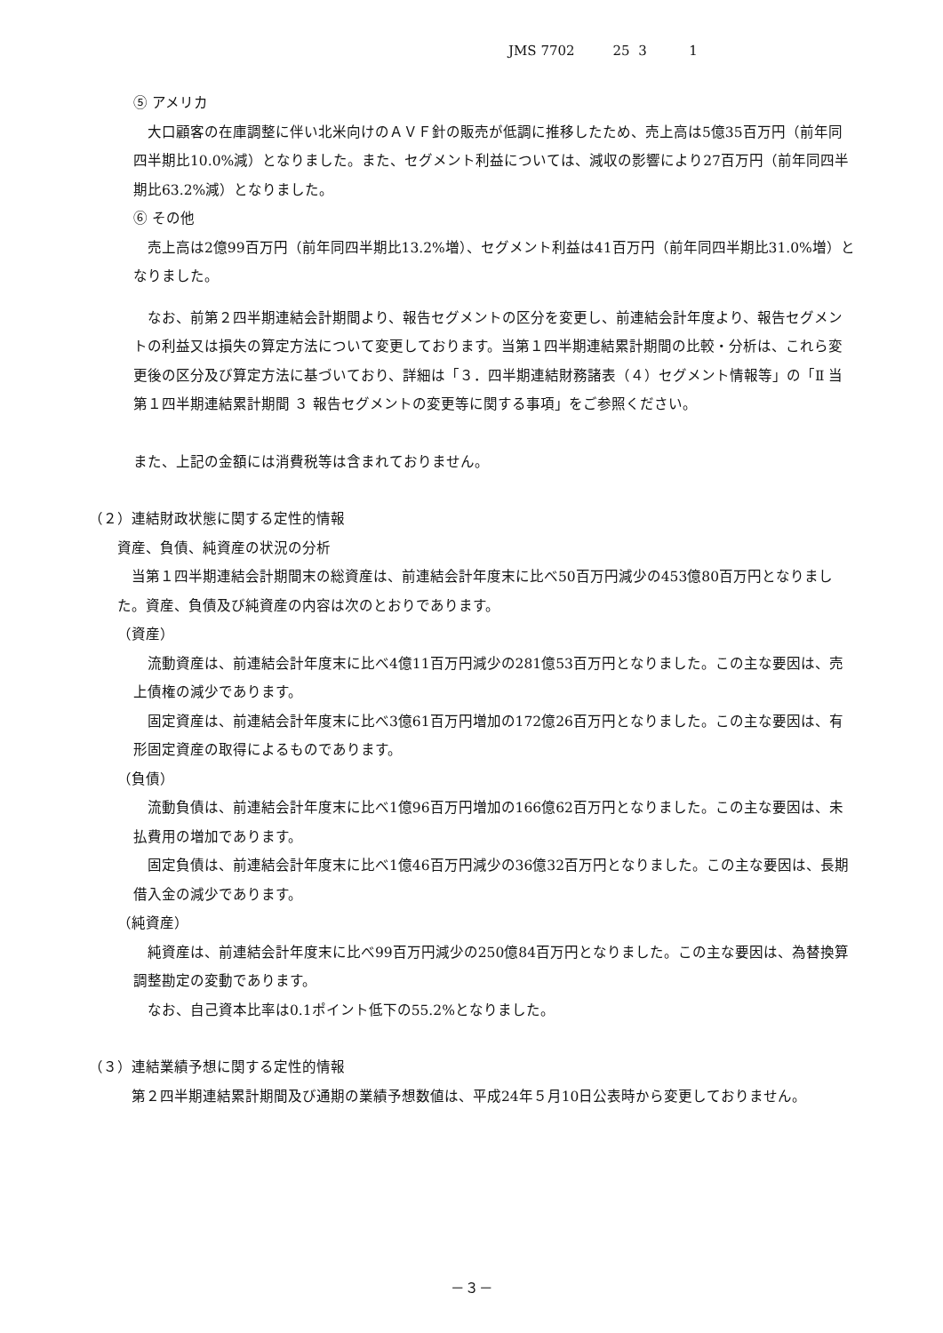JMS 7702 25 3 1
⑤ アメリカ
大口顧客の在庫調整に伴い北米向けのＡＶＦ針の販売が低調に推移したため、売上高は5億35百万円（前年同四半期比10.0%減）となりました。また、セグメント利益については、減収の影響により27百万円（前年同四半期比63.2%減）となりました。
⑥ その他
売上高は2億99百万円（前年同四半期比13.2%増）、セグメント利益は41百万円（前年同四半期比31.0%増）となりました。
なお、前第２四半期連結会計期間より、報告セグメントの区分を変更し、前連結会計年度より、報告セグメントの利益又は損失の算定方法について変更しております。当第１四半期連結累計期間の比較・分析は、これら変更後の区分及び算定方法に基づいており、詳細は「３．四半期連結財務諸表（４）セグメント情報等」の「Ⅱ 当第１四半期連結累計期間 ３ 報告セグメントの変更等に関する事項」をご参照ください。
また、上記の金額には消費税等は含まれておりません。
（２）連結財政状態に関する定性的情報
資産、負債、純資産の状況の分析
当第１四半期連結会計期間末の総資産は、前連結会計年度末に比べ50百万円減少の453億80百万円となりました。資産、負債及び純資産の内容は次のとおりであります。
（資産）
流動資産は、前連結会計年度末に比べ4億11百万円減少の281億53百万円となりました。この主な要因は、売上債権の減少であります。
固定資産は、前連結会計年度末に比べ3億61百万円増加の172億26百万円となりました。この主な要因は、有形固定資産の取得によるものであります。
（負債）
流動負債は、前連結会計年度末に比べ1億96百万円増加の166億62百万円となりました。この主な要因は、未払費用の増加であります。
固定負債は、前連結会計年度末に比べ1億46百万円減少の36億32百万円となりました。この主な要因は、長期借入金の減少であります。
（純資産）
純資産は、前連結会計年度末に比べ99百万円減少の250億84百万円となりました。この主な要因は、為替換算調整勘定の変動であります。
なお、自己資本比率は0.1ポイント低下の55.2%となりました。
（３）連結業績予想に関する定性的情報
第２四半期連結累計期間及び通期の業績予想数値は、平成24年５月10日公表時から変更しておりません。
－３－